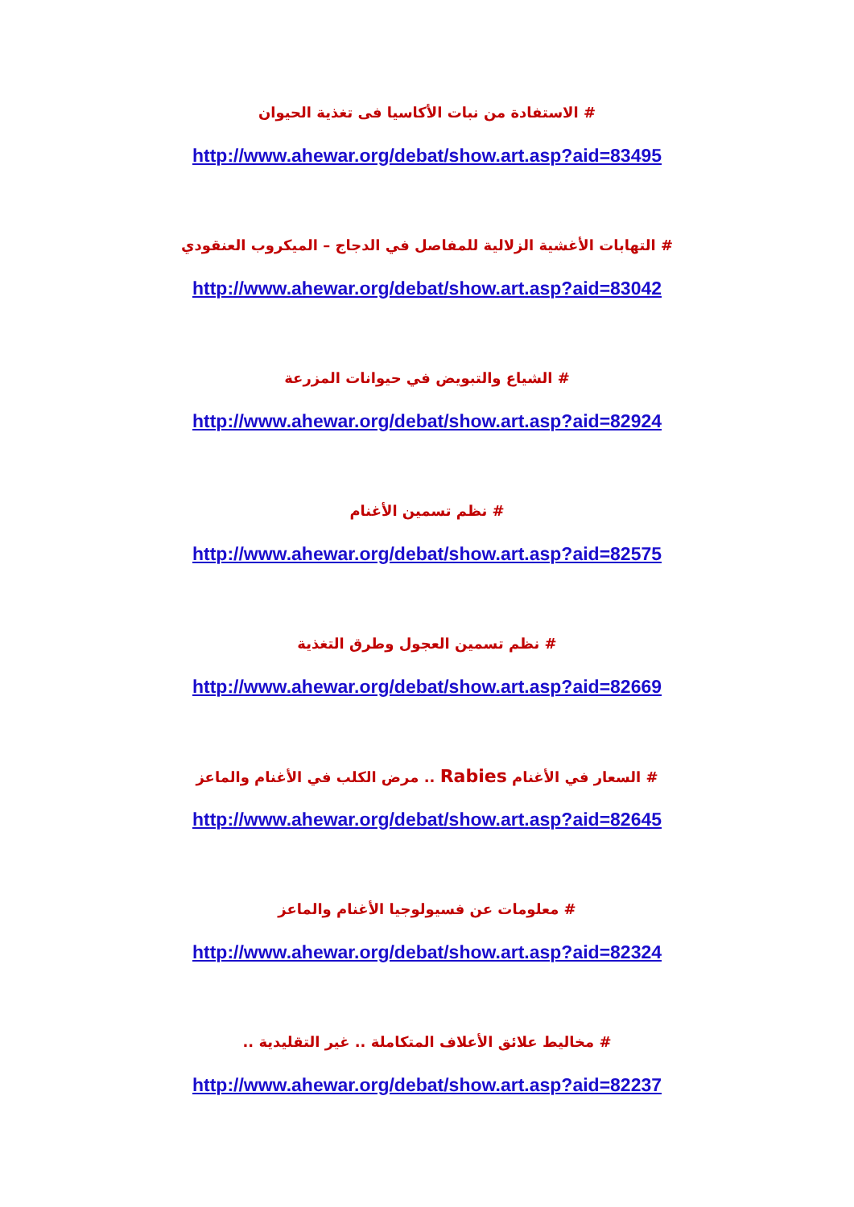# الاستفادة من نبات الأكاسيا فى تغذية الحيوان
http://www.ahewar.org/debat/show.art.asp?aid=83495
# التهابات الأغشية الزلالية للمفاصل في الدجاج – الميكروب العنقودي
http://www.ahewar.org/debat/show.art.asp?aid=83042
# الشياع والتبويض في حيوانات المزرعة
http://www.ahewar.org/debat/show.art.asp?aid=82924
# نظم تسمين الأغنام
http://www.ahewar.org/debat/show.art.asp?aid=82575
# نظم تسمين العجول وطرق التغذية
http://www.ahewar.org/debat/show.art.asp?aid=82669
# السعار في الأغنام Rabies .. مرض الكلب في الأغنام والماعز
http://www.ahewar.org/debat/show.art.asp?aid=82645
# معلومات عن فسيولوجيا الأغنام والماعز
http://www.ahewar.org/debat/show.art.asp?aid=82324
# مخاليط علائق الأعلاف المتكاملة .. غير التقليدية ..
http://www.ahewar.org/debat/show.art.asp?aid=82237